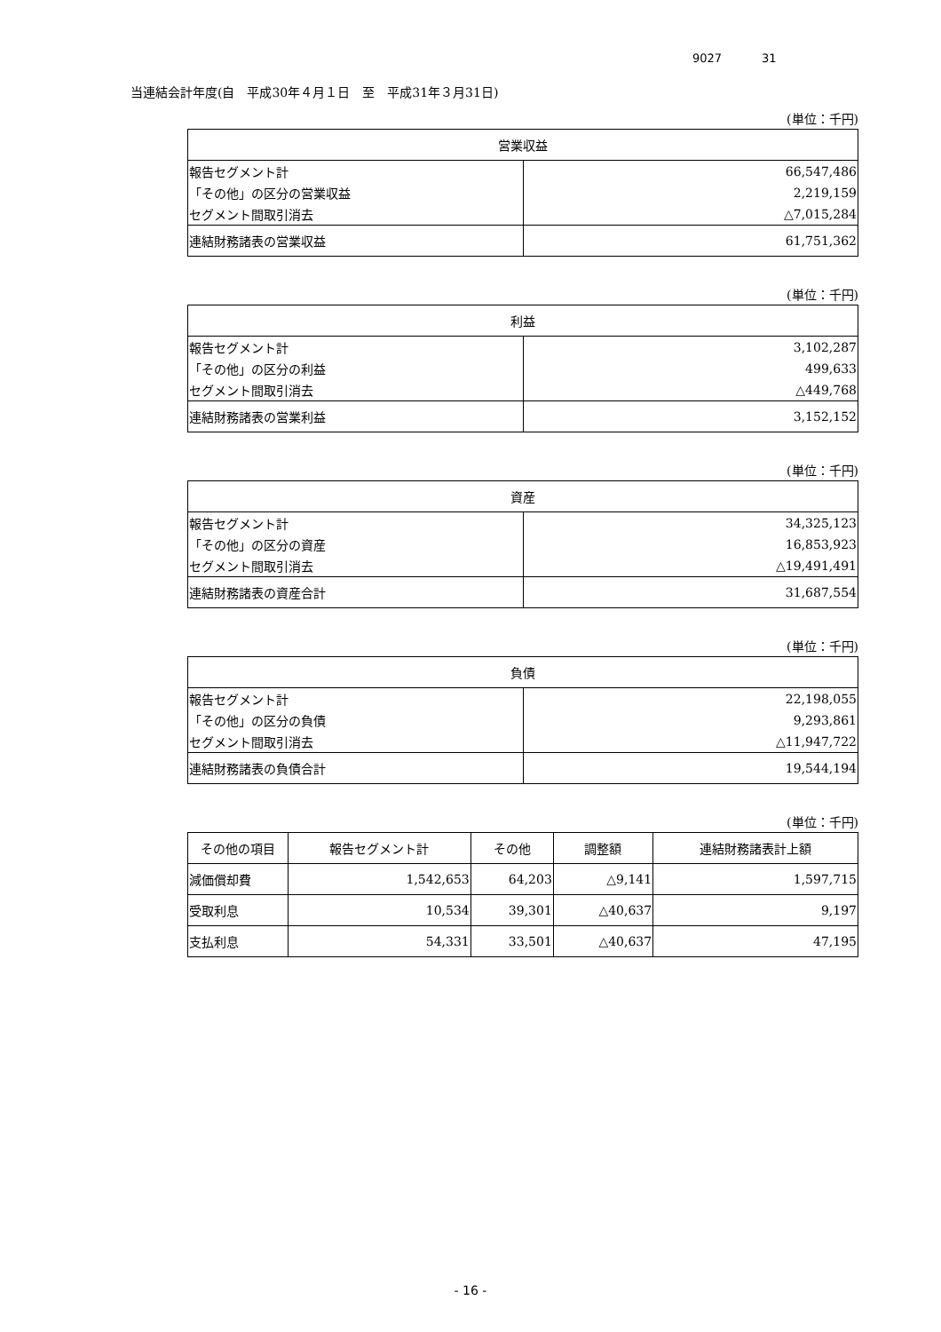9027 31
当連結会計年度(自　平成30年４月１日　至　平成31年３月31日)
(単位：千円)
| 営業収益 | |
| --- | --- |
| 報告セグメント計 | 66,547,486 |
| 「その他」の区分の営業収益 | 2,219,159 |
| セグメント間取引消去 | △7,015,284 |
| 連結財務諸表の営業収益 | 61,751,362 |
(単位：千円)
| 利益 | |
| --- | --- |
| 報告セグメント計 | 3,102,287 |
| 「その他」の区分の利益 | 499,633 |
| セグメント間取引消去 | △449,768 |
| 連結財務諸表の営業利益 | 3,152,152 |
(単位：千円)
| 資産 | |
| --- | --- |
| 報告セグメント計 | 34,325,123 |
| 「その他」の区分の資産 | 16,853,923 |
| セグメント間取引消去 | △19,491,491 |
| 連結財務諸表の資産合計 | 31,687,554 |
(単位：千円)
| 負債 | |
| --- | --- |
| 報告セグメント計 | 22,198,055 |
| 「その他」の区分の負債 | 9,293,861 |
| セグメント間取引消去 | △11,947,722 |
| 連結財務諸表の負債合計 | 19,544,194 |
(単位：千円)
| その他の項目 | 報告セグメント計 | その他 | 調整額 | 連結財務諸表計上額 |
| --- | --- | --- | --- | --- |
| 減価償却費 | 1,542,653 | 64,203 | △9,141 | 1,597,715 |
| 受取利息 | 10,534 | 39,301 | △40,637 | 9,197 |
| 支払利息 | 54,331 | 33,501 | △40,637 | 47,195 |
- 16 -